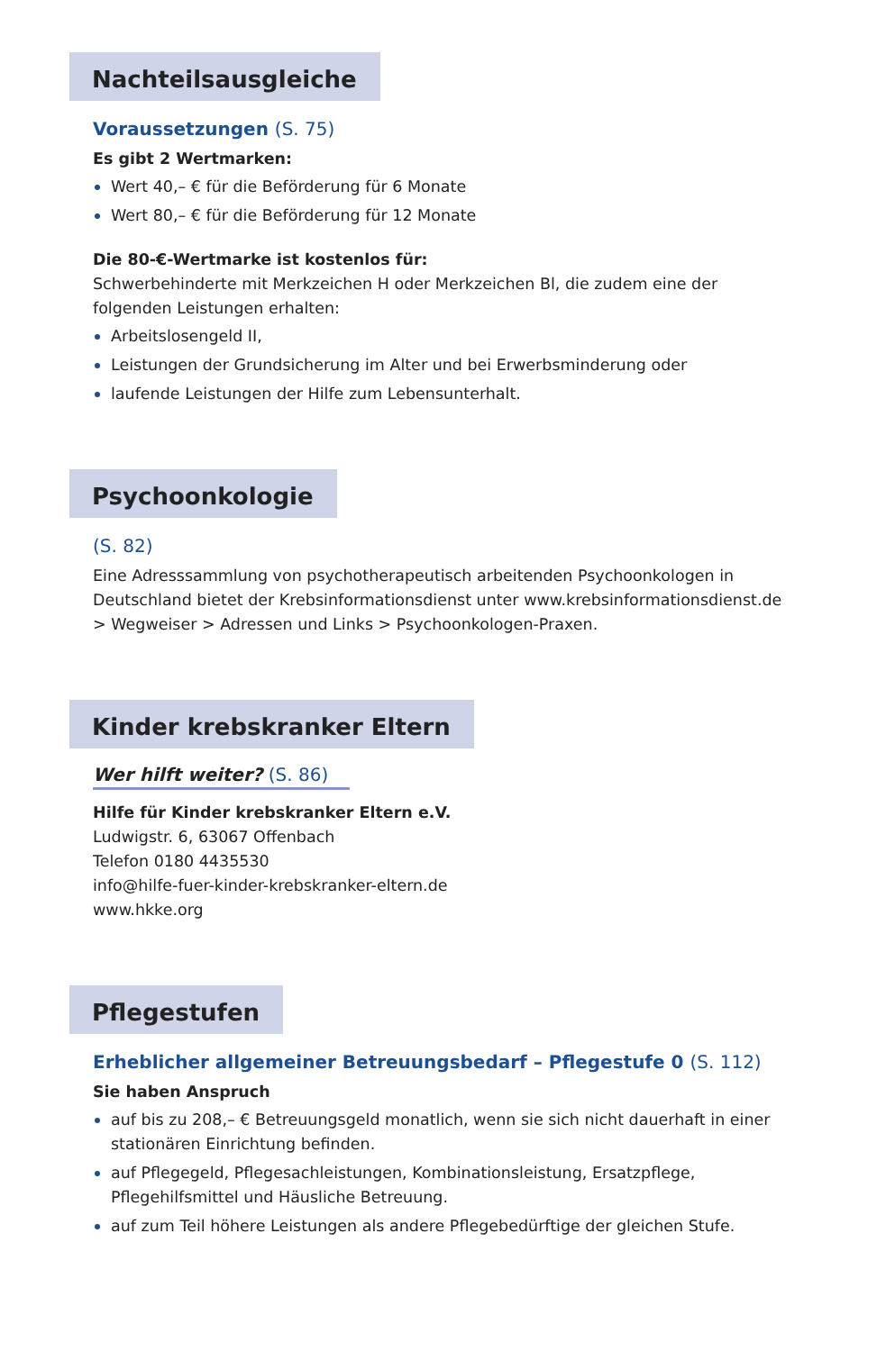Nachteilsausgleiche
Voraussetzungen (S. 75)
Es gibt 2 Wertmarken:
Wert 40,– € für die Beförderung für 6 Monate
Wert 80,– € für die Beförderung für 12 Monate
Die 80-€-Wertmarke ist kostenlos für:
Schwerbehinderte mit Merkzeichen H oder Merkzeichen Bl, die zudem eine der folgenden Leistungen erhalten:
Arbeitslosengeld II,
Leistungen der Grundsicherung im Alter und bei Erwerbsminderung oder
laufende Leistungen der Hilfe zum Lebensunterhalt.
Psychoonkologie
(S. 82)
Eine Adresssammlung von psychotherapeutisch arbeitenden Psychoonkologen in Deutschland bietet der Krebsinformationsdienst unter www.krebsinformationsdienst.de > Wegweiser > Adressen und Links > Psychoonkologen-Praxen.
Kinder krebskranker Eltern
Wer hilft weiter? (S. 86)
Hilfe für Kinder krebskranker Eltern e.V.
Ludwigstr. 6, 63067 Offenbach
Telefon 0180 4435530
info@hilfe-fuer-kinder-krebskranker-eltern.de
www.hkke.org
Pflegestufen
Erheblicher allgemeiner Betreuungsbedarf – Pflegestufe 0 (S. 112)
Sie haben Anspruch
auf bis zu 208,– € Betreuungsgeld monatlich, wenn sie sich nicht dauerhaft in einer stationären Einrichtung befinden.
auf Pflegegeld, Pflegesachleistungen, Kombinationsleistung, Ersatzpflege, Pflegehilfsmittel und Häusliche Betreuung.
auf zum Teil höhere Leistungen als andere Pflegebedürftige der gleichen Stufe.